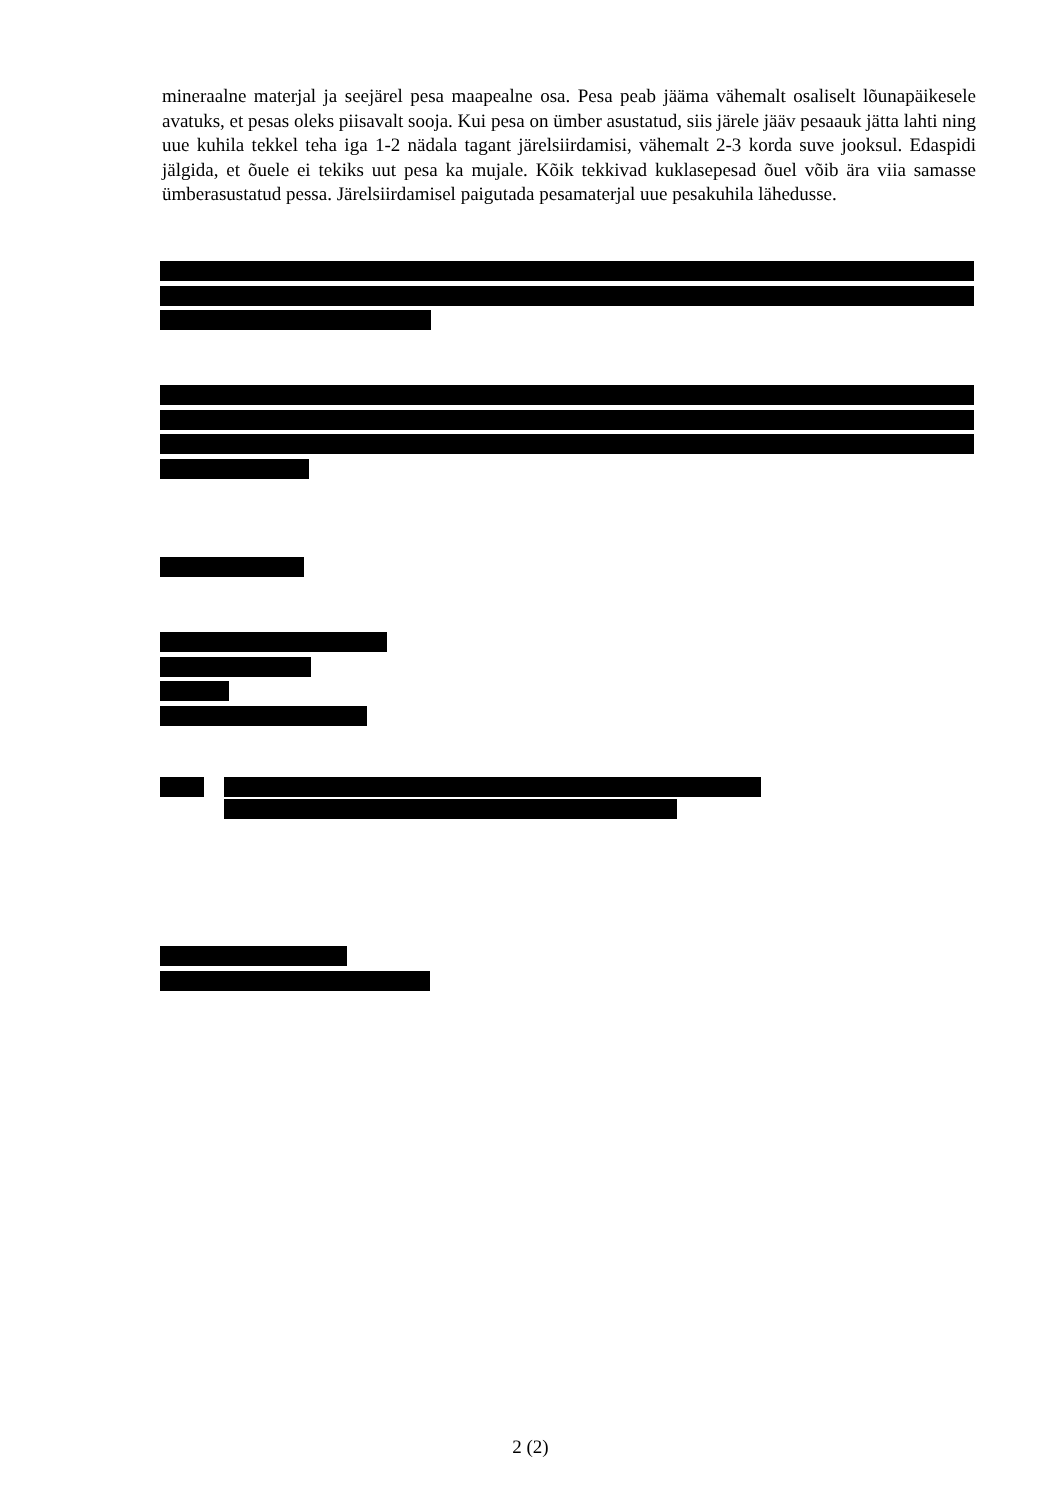mineraalne materjal ja seejärel pesa maapealne osa. Pesa peab jääma vähemalt osaliselt lõunapäikesele avatuks, et pesas oleks piisavalt sooja. Kui pesa on ümber asustatud, siis järele jääv pesaauk jätta lahti ning uue kuhila tekkel teha iga 1-2 nädala tagant järelsiirdamisi, vähemalt 2-3 korda suve jooksul. Edaspidi jälgida, et õuele ei tekiks uut pesa ka mujale. Kõik tekkivad kuklasepesad õuel võib ära viia samasse ümberasustatud pessa. Järelsiirdamisel paigutada pesamaterjal uue pesakuhila lähedusse.
2 (2)